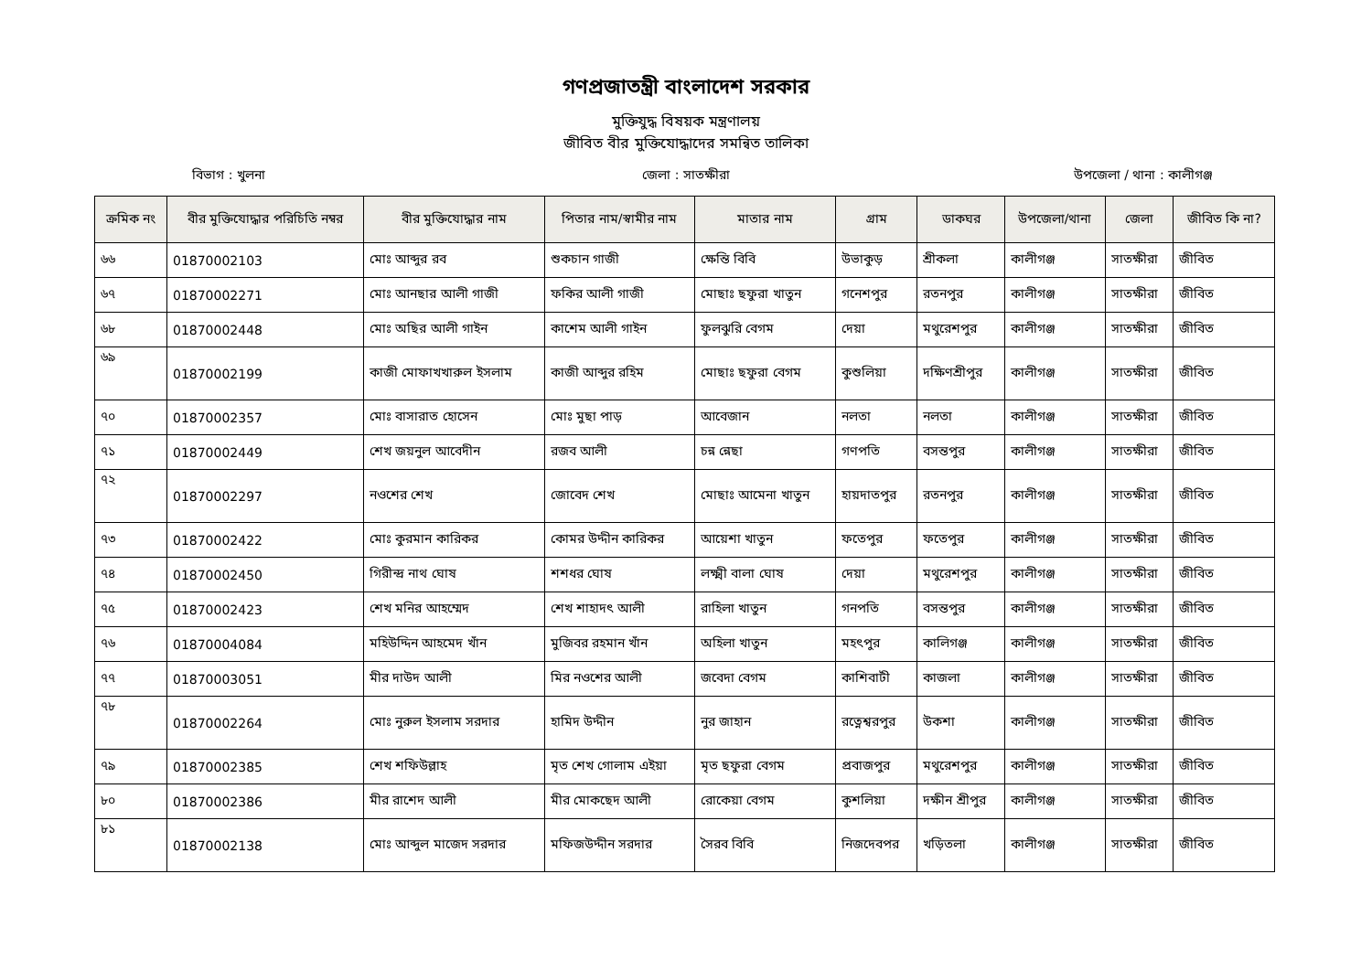গণপ্রজাতন্ত্রী বাংলাদেশ সরকার
মুক্তিযুদ্ধ বিষয়ক মন্ত্রণালয়
জীবিত বীর মুক্তিযোদ্ধাদের সমন্বিত তালিকা
বিভাগ : খুলনা জেলা : সাতক্ষীরা উপজেলা / থানা : কালীগঞ্জ
| ক্রমিক নং | বীর মুক্তিযোদ্ধার পরিচিতি নম্বর | বীর মুক্তিযোদ্ধার নাম | পিতার নাম/স্বামীর নাম | মাতার নাম | গ্রাম | ডাকঘর | উপজেলা/থানা | জেলা | জীবিত কি না? |
| --- | --- | --- | --- | --- | --- | --- | --- | --- | --- |
| ৬৬ | 01870002103 | মোঃ আব্দুর রব | শুকচান গাজী | ক্ষেন্তি বিবি | উভাকুড় | শ্রীকলা | কালীগঞ্জ | সাতক্ষীরা | জীবিত |
| ৬৭ | 01870002271 | মোঃ আনছার আলী গাজী | ফকির আলী গাজী | মোছাঃ ছফুরা খাতুন | গনেশপুর | রতনপুর | কালীগঞ্জ | সাতক্ষীরা | জীবিত |
| ৬৮ | 01870002448 | মোঃ অছির আলী গাইন | কাশেম আলী গাইন | ফুলঝুরি বেগম | দেয়া | মথুরেশপুর | কালীগঞ্জ | সাতক্ষীরা | জীবিত |
| ৬৯ | 01870002199 | কাজী মোফাখখারুল ইসলাম | কাজী আব্দুর রহিম | মোছাঃ ছফুরা বেগম | কুশুলিয়া | দক্ষিণশ্রীপুর | কালীগঞ্জ | সাতক্ষীরা | জীবিত |
| ৭০ | 01870002357 | মোঃ বাসারাত হোসেন | মোঃ মুছা পাড় | আবেজান | নলতা | নলতা | কালীগঞ্জ | সাতক্ষীরা | জীবিত |
| ৭১ | 01870002449 | শেখ জয়নুল আবেদীন | রজব আলী | চন্ন ন্নেছা | গণপতি | বসন্তপুর | কালীগঞ্জ | সাতক্ষীরা | জীবিত |
| ৭২ | 01870002297 | নওশের শেখ | জোবেদ শেখ | মোছাঃ আমেনা খাতুন | হায়দাতপুর | রতনপুর | কালীগঞ্জ | সাতক্ষীরা | জীবিত |
| ৭৩ | 01870002422 | মোঃ কুরমান কারিকর | কোমর উদ্দীন কারিকর | আয়েশা খাতুন | ফতেপুর | ফতেপুর | কালীগঞ্জ | সাতক্ষীরা | জীবিত |
| ৭৪ | 01870002450 | গিরীন্দ্র নাথ ঘোষ | শশধর ঘোষ | লক্ষ্মী বালা ঘোষ | দেয়া | মথুরেশপুর | কালীগঞ্জ | সাতক্ষীরা | জীবিত |
| ৭৫ | 01870002423 | শেখ মনির আহম্মেদ | শেখ শাহাদৎ আলী | রাহিলা খাতুন | গনপতি | বসন্তপুর | কালীগঞ্জ | সাতক্ষীরা | জীবিত |
| ৭৬ | 01870004084 | মহিউদ্দিন আহমেদ খাঁন | মুজিবর রহমান খাঁন | অহিলা খাতুন | মহৎপুর | কালিগঞ্জ | কালীগঞ্জ | সাতক্ষীরা | জীবিত |
| ৭৭ | 01870003051 | মীর দাউদ আলী | মির নওশের আলী | জবেদা বেগম | কাশিবাটী | কাজলা | কালীগঞ্জ | সাতক্ষীরা | জীবিত |
| ৭৮ | 01870002264 | মোঃ নুরুল ইসলাম সরদার | হামিদ উদ্দীন | নুর জাহান | রত্নেশ্বরপুর | উকশা | কালীগঞ্জ | সাতক্ষীরা | জীবিত |
| ৭৯ | 01870002385 | শেখ শফিউল্লাহ | মৃত শেখ গোলাম এইয়া | মৃত ছফুরা বেগম | প্রবাজপুর | মথুরেশপুর | কালীগঞ্জ | সাতক্ষীরা | জীবিত |
| ৮০ | 01870002386 | মীর রাশেদ আলী | মীর মোকছেদ আলী | রোকেয়া বেগম | কুশলিয়া | দক্ষীন শ্রীপুর | কালীগঞ্জ | সাতক্ষীরা | জীবিত |
| ৮১ | 01870002138 | মোঃ আব্দুল মাজেদ সরদার | মফিজউদ্দীন সরদার | সৈরব বিবি | নিজদেবপর | খড়িতলা | কালীগঞ্জ | সাতক্ষীরা | জীবিত |